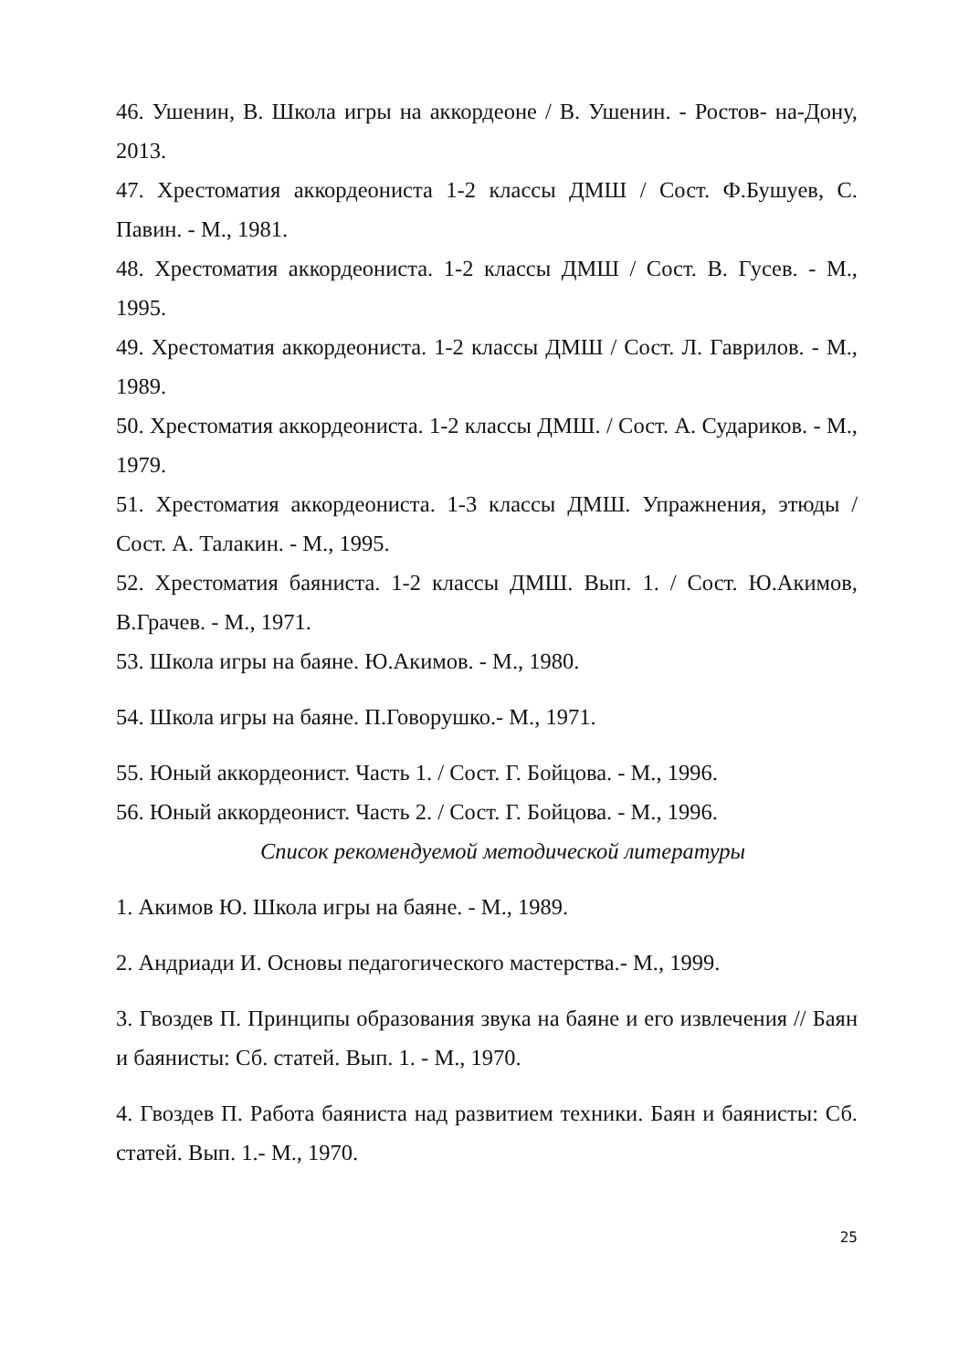46. Ушенин, В. Школа игры на аккордеоне / В. Ушенин. - Ростов- на-Дону, 2013.
47. Хрестоматия аккордеониста 1-2 классы ДМШ / Сост. Ф.Бушуев, С. Павин. - М., 1981.
48. Хрестоматия аккордеониста. 1-2 классы ДМШ / Сост. В. Гусев. - М., 1995.
49. Хрестоматия аккордеониста. 1-2 классы ДМШ / Сост. Л. Гаврилов. - М., 1989.
50. Хрестоматия аккордеониста. 1-2 классы ДМШ. / Сост. А. Судариков. - М., 1979.
51. Хрестоматия аккордеониста. 1-3 классы ДМШ. Упражнения, этюды / Сост. А. Талакин. - М., 1995.
52. Хрестоматия баяниста. 1-2 классы ДМШ. Вып. 1. / Сост. Ю.Акимов, В.Грачев. - М., 1971.
53. Школа игры на баяне. Ю.Акимов. - М., 1980.
54. Школа игры на баяне. П.Говорушко.- М., 1971.
55. Юный аккордеонист. Часть 1. / Сост. Г. Бойцова. - М., 1996.
56. Юный аккордеонист. Часть 2. / Сост. Г. Бойцова. - М., 1996.
Список рекомендуемой методической литературы
1. Акимов Ю. Школа игры на баяне. - М., 1989.
2. Андриади И. Основы педагогического мастерства.- М., 1999.
3. Гвоздев П. Принципы образования звука на баяне и его извлечения // Баян и баянисты: Сб. статей. Вып. 1. - М., 1970.
4. Гвоздев П. Работа баяниста над развитием техники. Баян и баянисты: Сб. статей. Вып. 1.- М., 1970.
25